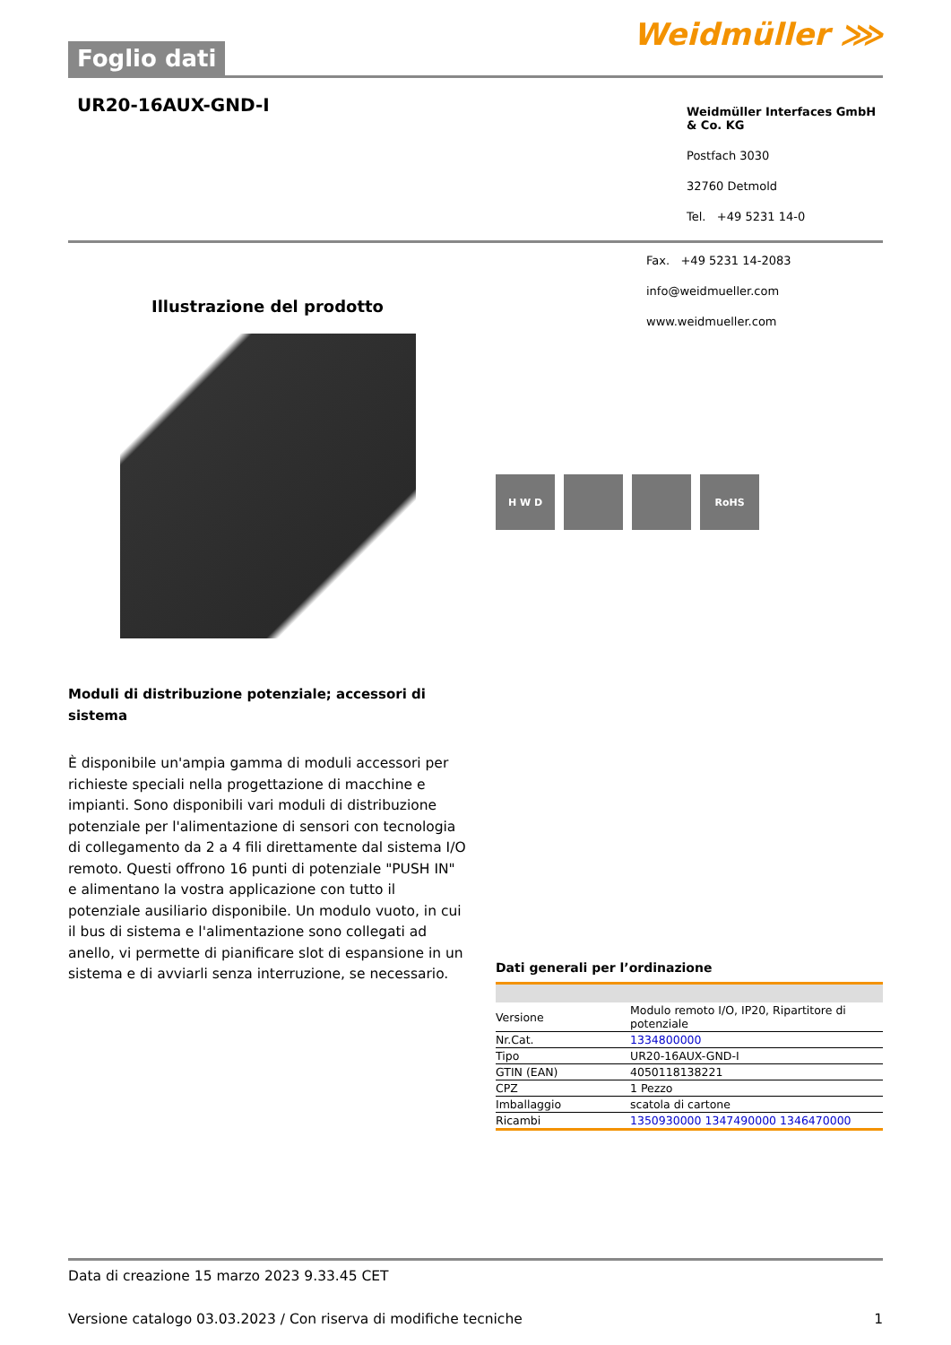Foglio dati
Weidmüller ⋙
UR20-16AUX-GND-I
Weidmüller Interfaces GmbH & Co. KG
Postfach 3030
32760 Detmold
Tel. +49 5231 14-0
Illustrazione del prodotto
Moduli di distribuzione potenziale; accessori di sistema
È disponibile un'ampia gamma di moduli accessori per richieste speciali nella progettazione di macchine e impianti. Sono disponibili vari moduli di distribuzione potenziale per l'alimentazione di sensori con tecnologia di collegamento da 2 a 4 fili direttamente dal sistema I/O remoto. Questi offrono 16 punti di potenziale "PUSH IN" e alimentano la vostra applicazione con tutto il potenziale ausiliario disponibile. Un modulo vuoto, in cui il bus di sistema e l'alimentazione sono collegati ad anello, vi permette di pianificare slot di espansione in un sistema e di avviarli senza interruzione, se necessario.
Fax. +49 5231 14-2083
info@weidmueller.com
www.weidmueller.com
H W D RoHS
Dati generali per l’ordinazione
| Versione | Modulo remoto I/O, IP20, Ripartitore di potenziale |
| Nr.Cat. | 1334800000 |
| Tipo | UR20-16AUX-GND-I |
| GTIN (EAN) | 4050118138221 |
| CPZ | 1 Pezzo |
| Imballaggio | scatola di cartone |
| Ricambi | 1350930000 1347490000 1346470000 |
Data di creazione 15 marzo 2023 9.33.45 CET
Versione catalogo 03.03.2023 / Con riserva di modifiche tecniche 1